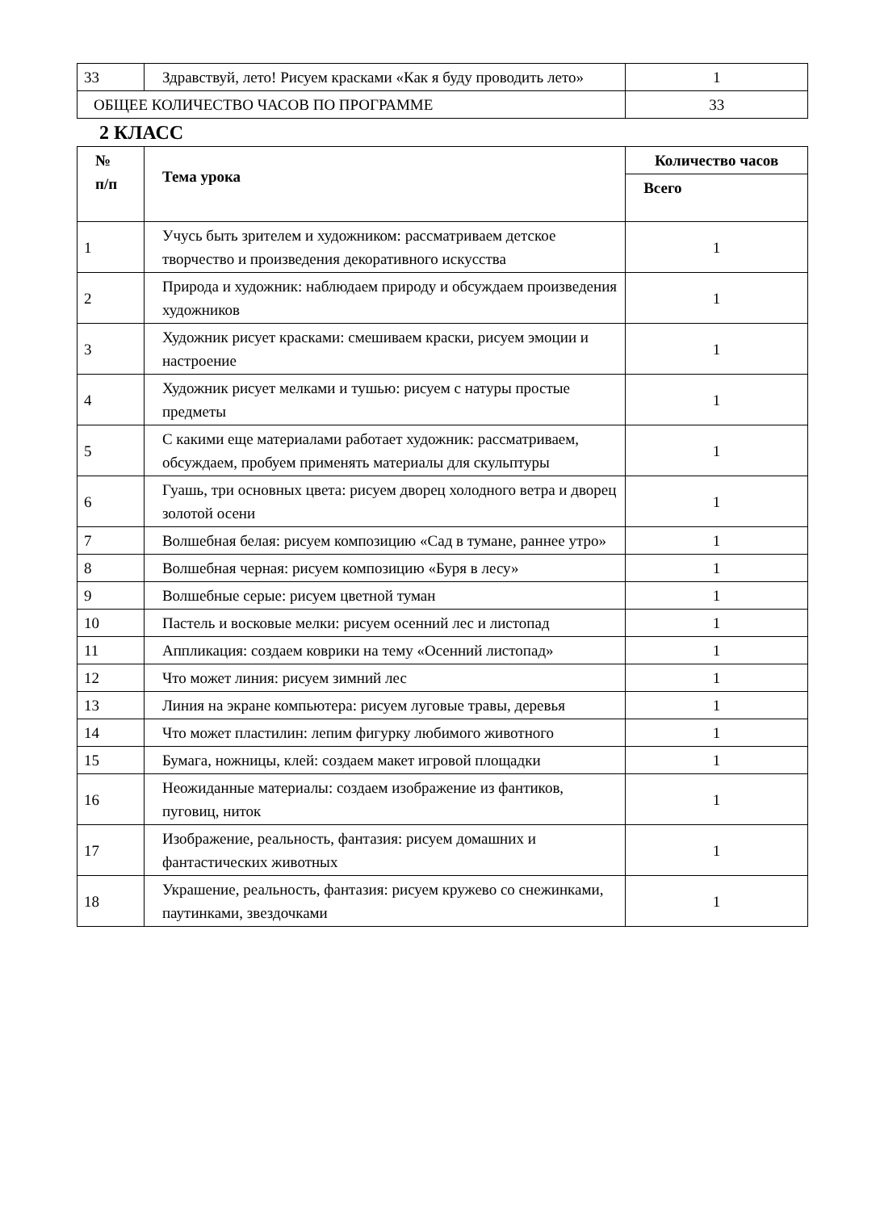| 33 | Здравствуй, лето! Рисуем красками «Как я буду проводить лето» | 1 |
| ОБЩЕЕ КОЛИЧЕСТВО ЧАСОВ ПО ПРОГРАММЕ | | 33 |
2 КЛАСС
| № п/п | Тема урока | Количество часов |
| --- | --- | --- |
| | | Всего |
| 1 | Учусь быть зрителем и художником: рассматриваем детское творчество и произведения декоративного искусства | 1 |
| 2 | Природа и художник: наблюдаем природу и обсуждаем произведения художников | 1 |
| 3 | Художник рисует красками: смешиваем краски, рисуем эмоции и настроение | 1 |
| 4 | Художник рисует мелками и тушью: рисуем с натуры простые предметы | 1 |
| 5 | С какими еще материалами работает художник: рассматриваем, обсуждаем, пробуем применять материалы для скульптуры | 1 |
| 6 | Гуашь, три основных цвета: рисуем дворец холодного ветра и дворец золотой осени | 1 |
| 7 | Волшебная белая: рисуем композицию «Сад в тумане, раннее утро» | 1 |
| 8 | Волшебная черная: рисуем композицию «Буря в лесу» | 1 |
| 9 | Волшебные серые: рисуем цветной туман | 1 |
| 10 | Пастель и восковые мелки: рисуем осенний лес и листопад | 1 |
| 11 | Аппликация: создаем коврики на тему «Осенний листопад» | 1 |
| 12 | Что может линия: рисуем зимний лес | 1 |
| 13 | Линия на экране компьютера: рисуем луговые травы, деревья | 1 |
| 14 | Что может пластилин: лепим фигурку любимого животного | 1 |
| 15 | Бумага, ножницы, клей: создаем макет игровой площадки | 1 |
| 16 | Неожиданные материалы: создаем изображение из фантиков, пуговиц, ниток | 1 |
| 17 | Изображение, реальность, фантазия: рисуем домашних и фантастических животных | 1 |
| 18 | Украшение, реальность, фантазия: рисуем кружево со снежинками, паутинками, звездочками | 1 |